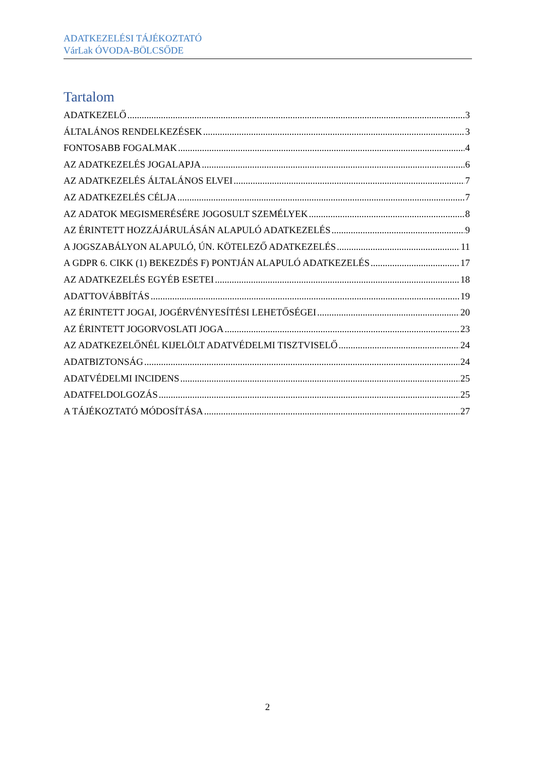ADATKEZELÉSI TÁJÉKOZTATÓ
VárLak ÓVODA-BÖLCSŐDE
Tartalom
ADATKEZELŐ 3
ÁLTALÁNOS RENDELKEZÉSEK 3
FONTOSABB FOGALMAK 4
AZ ADATKEZELÉS JOGALAPJA 6
AZ ADATKEZELÉS ÁLTALÁNOS ELVEI 7
AZ ADATKEZELÉS CÉLJA 7
AZ ADATOK MEGISMERÉSÉRE JOGOSULT SZEMÉLYEK 8
AZ ÉRINTETT HOZZÁJÁRULÁSÁN ALAPULÓ ADATKEZELÉS 9
A JOGSZABÁLYON ALAPULÓ, ÚN. KÖTELEZŐ ADATKEZELÉS 11
A GDPR 6. CIKK (1) BEKEZDÉS F) PONTJÁN ALAPULÓ ADATKEZELÉS 17
AZ ADATKEZELÉS EGYÉB ESETEI 18
ADATTOVÁBBÍTÁS 19
AZ ÉRINTETT JOGAI, JOGÉRVÉNYESÍTÉSI LEHETŐSÉGEI 20
AZ ÉRINTETT JOGORVOSLATI JOGA 23
AZ ADATKEZELŐNÉL KIJELÖLT ADATVÉDELMI TISZTVISELŐ 24
ADATBIZTONSÁG 24
ADATVÉDELMI INCIDENS 25
ADATFELDOLGOZÁS 25
A TÁJÉKOZTATÓ MÓDOSÍTÁSA 27
2